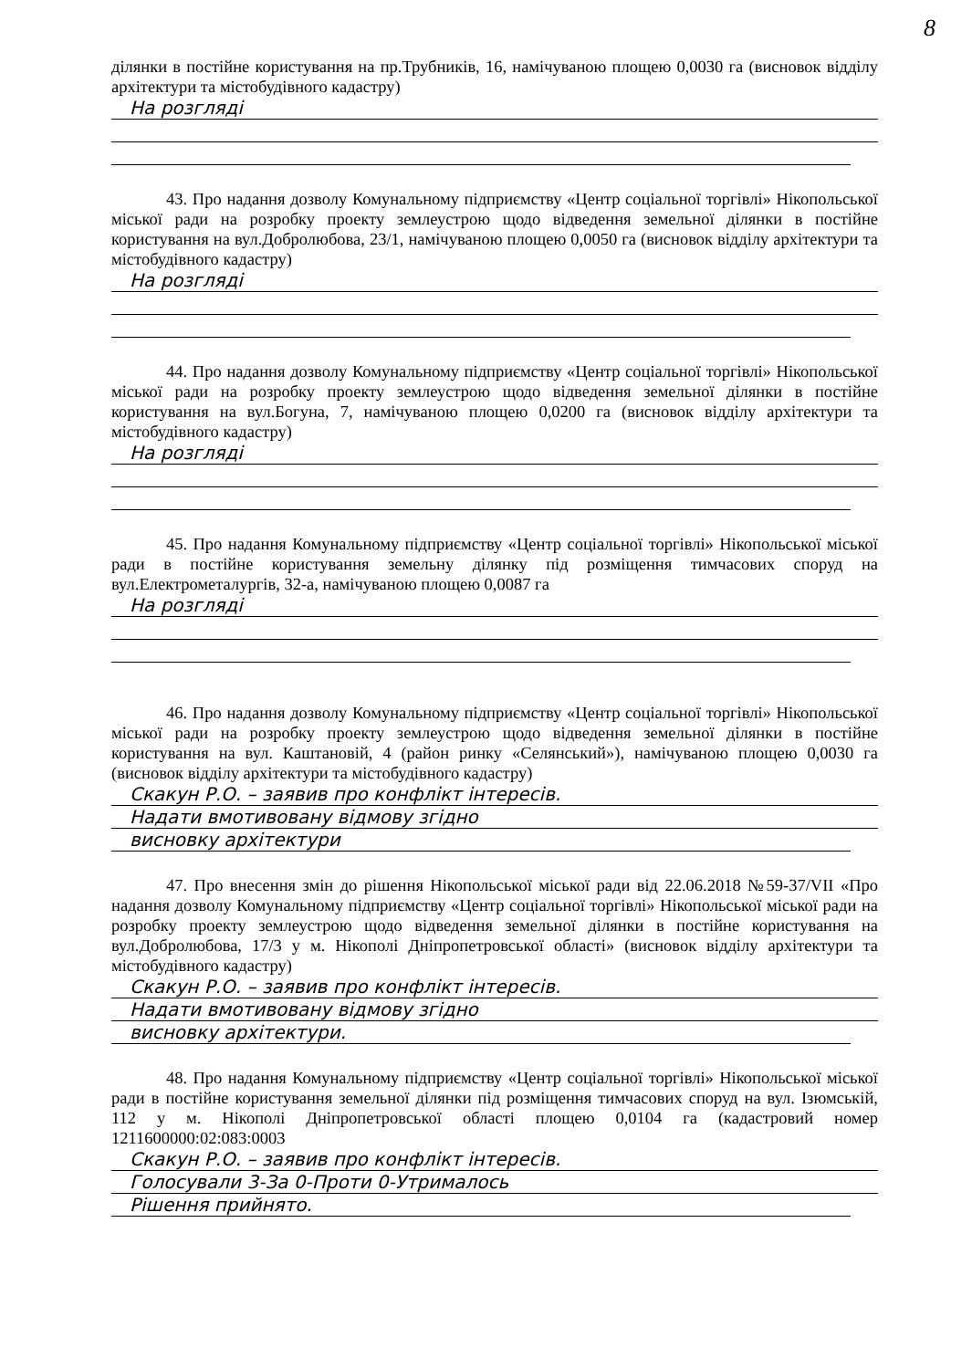8
ділянки в постійне користування на пр.Трубників, 16, намічуваною площею 0,0030 га (висновок відділу архітектури та містобудівного кадастру)
На розгляді
43. Про надання дозволу Комунальному підприємству «Центр соціальної торгівлі» Нікопольської міської ради на розробку проекту землеустрою щодо відведення земельної ділянки в постійне користування на вул.Добролюбова, 23/1, намічуваною площею 0,0050 га (висновок відділу архітектури та містобудівного кадастру)
На розгляді
44. Про надання дозволу Комунальному підприємству «Центр соціальної торгівлі» Нікопольської міської ради на розробку проекту землеустрою щодо відведення земельної ділянки в постійне користування на вул.Богуна, 7, намічуваною площею 0,0200 га (висновок відділу архітектури та містобудівного кадастру)
На розгляді
45. Про надання Комунальному підприємству «Центр соціальної торгівлі» Нікопольської міської ради в постійне користування земельну ділянку під розміщення тимчасових споруд на вул.Електрометалургів, 32-а, намічуваною площею 0,0087 га
На розгляді
46. Про надання дозволу Комунальному підприємству «Центр соціальної торгівлі» Нікопольської міської ради на розробку проекту землеустрою щодо відведення земельної ділянки в постійне користування на вул. Каштановій, 4 (район ринку «Селянський»), намічуваною площею 0,0030 га (висновок відділу архітектури та містобудівного кадастру)
Скакун Р.О. – заявив про конфлікт інтересів.
Надати вмотивовану відмову згідно
висновку архітектури
47. Про внесення змін до рішення Нікопольської міської ради від 22.06.2018 №59-37/VII «Про надання дозволу Комунальному підприємству «Центр соціальної торгівлі» Нікопольської міської ради на розробку проекту землеустрою щодо відведення земельної ділянки в постійне користування на вул.Добролюбова, 17/3 у м. Нікополі Дніпропетровської області» (висновок відділу архітектури та містобудівного кадастру)
Скакун Р.О. – заявив про конфлікт інтересів.
Надати вмотивовану відмову згідно
висновку архітектури.
48. Про надання Комунальному підприємству «Центр соціальної торгівлі» Нікопольської міської ради в постійне користування земельної ділянки під розміщення тимчасових споруд на вул. Ізюмській, 112 у м. Нікополі Дніпропетровської області площею 0,0104 га (кадастровий номер 1211600000:02:083:0003
Скакун Р.О. – заявив про конфлікт інтересів.
Голосували 3-За 0-Проти 0-Утрималось
Рішення прийнято.